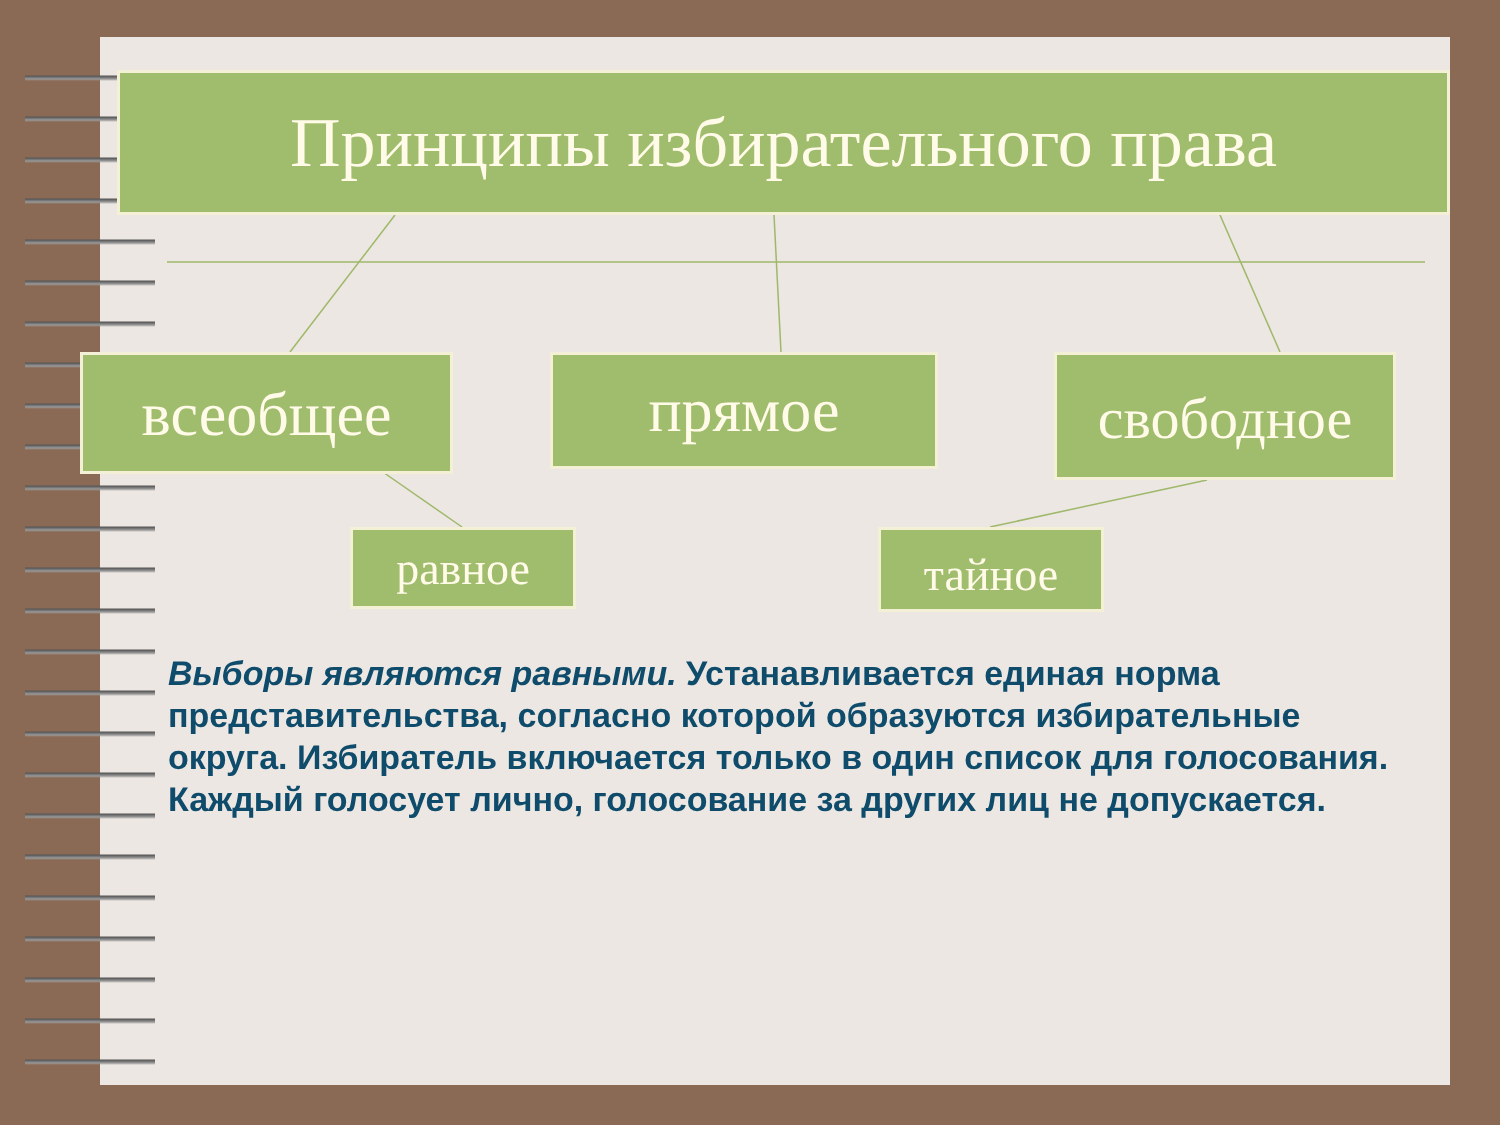Принципы избирательного права
всеобщее прямое свободное
равное тайное
Выборы являются равными. Устанавливается единая норма представительства, согласно которой образуются избирательные округа. Избиратель включается только в один список для голосования. Каждый голосует лично, голосование за других лиц не допускается.